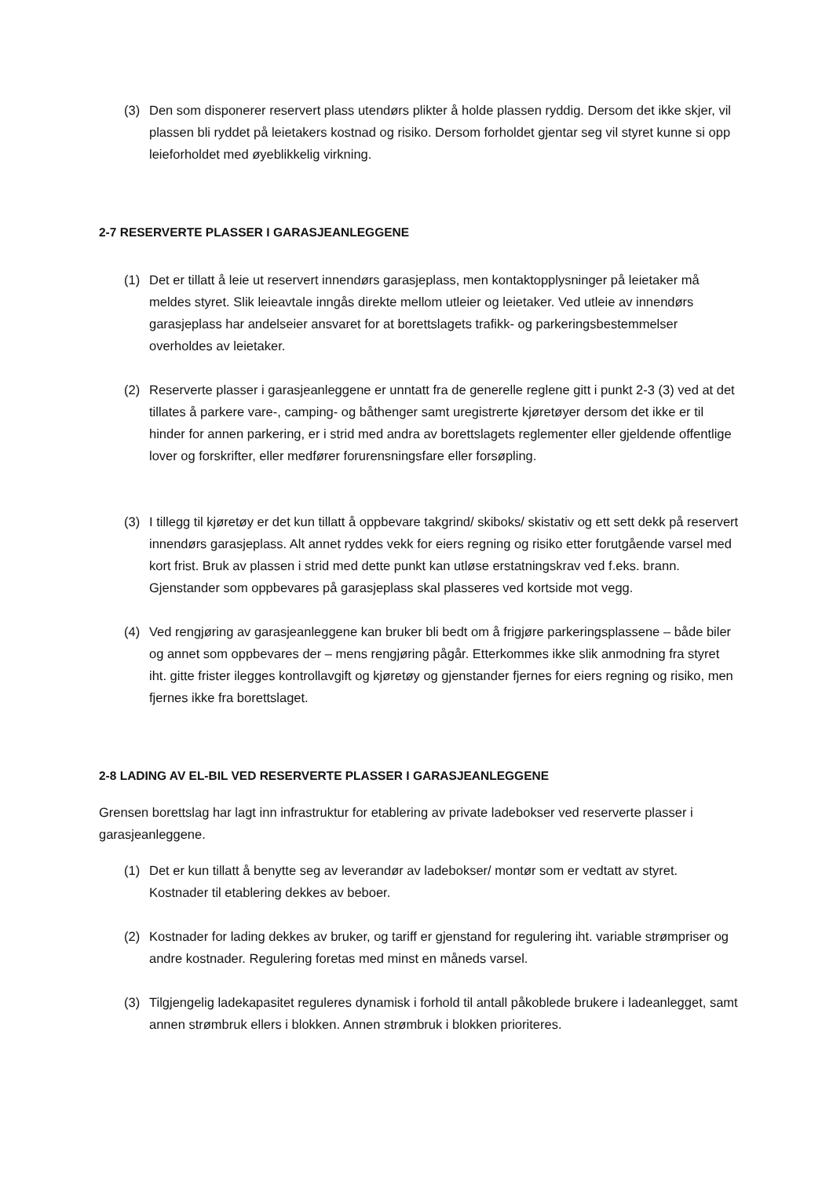(3) Den som disponerer reservert plass utendørs plikter å holde plassen ryddig. Dersom det ikke skjer, vil plassen bli ryddet på leietakers kostnad og risiko. Dersom forholdet gjentar seg vil styret kunne si opp leieforholdet med øyeblikkelig virkning.
2-7 RESERVERTE PLASSER I GARASJEANLEGGENE
(1) Det er tillatt å leie ut reservert innendørs garasjeplass, men kontaktopplysninger på leietaker må meldes styret. Slik leieavtale inngås direkte mellom utleier og leietaker. Ved utleie av innendørs garasjeplass har andelseier ansvaret for at borettslagets trafikk- og parkeringsbestemmelser overholdes av leietaker.
(2) Reserverte plasser i garasjeanleggene er unntatt fra de generelle reglene gitt i punkt 2-3 (3) ved at det tillates å parkere vare-, camping- og båthenger samt uregistrerte kjøretøyer dersom det ikke er til hinder for annen parkering, er i strid med andra av borettslagets reglementer eller gjeldende offentlige lover og forskrifter, eller medfører forurensningsfare eller forsøpling.
(3) I tillegg til kjøretøy er det kun tillatt å oppbevare takgrind/ skiboks/ skistativ og ett sett dekk på reservert innendørs garasjeplass. Alt annet ryddes vekk for eiers regning og risiko etter forutgående varsel med kort frist. Bruk av plassen i strid med dette punkt kan utløse erstatningskrav ved f.eks. brann. Gjenstander som oppbevares på garasjeplass skal plasseres ved kortside mot vegg.
(4) Ved rengjøring av garasjeanleggene kan bruker bli bedt om å frigjøre parkeringsplassene – både biler og annet som oppbevares der – mens rengjøring pågår. Etterkommes ikke slik anmodning fra styret iht. gitte frister ilegges kontrollavgift og kjøretøy og gjenstander fjernes for eiers regning og risiko, men fjernes ikke fra borettslaget.
2-8 LADING AV EL-BIL VED RESERVERTE PLASSER I GARASJEANLEGGENE
Grensen borettslag har lagt inn infrastruktur for etablering av private ladebokser ved reserverte plasser i garasjeanleggene.
(1) Det er kun tillatt å benytte seg av leverandør av ladebokser/ montør som er vedtatt av styret. Kostnader til etablering dekkes av beboer.
(2) Kostnader for lading dekkes av bruker, og tariff er gjenstand for regulering iht. variable strømpriser og andre kostnader. Regulering foretas med minst en måneds varsel.
(3) Tilgjengelig ladekapasitet reguleres dynamisk i forhold til antall påkoblede brukere i ladeanlegget, samt annen strømbruk ellers i blokken. Annen strømbruk i blokken prioriteres.